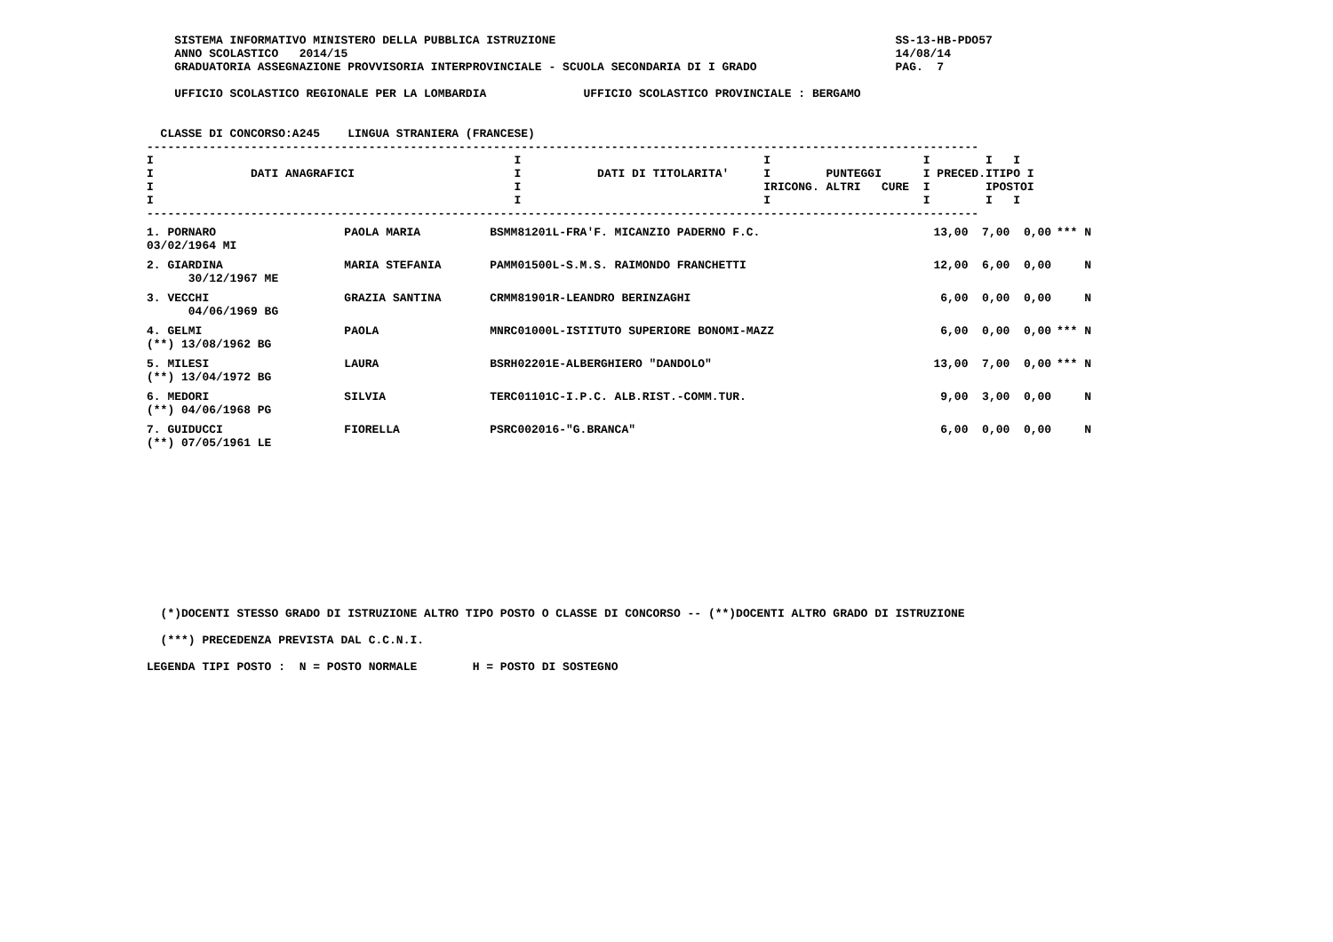SISTEMA INFORMATIVO MINISTERO DELLA PUBBLICA ISTRUZIONE                                                 SS-13-HB-PDO57
    ANNO SCOLASTICO   2014/15                                                                               14/08/14
    GRADUATORIA ASSEGNAZIONE PROVVISORIA INTERPROVINCIALE - SCUOLA SECONDARIA DI I GRADO                    PAG.  7

    UFFICIO SCOLASTICO REGIONALE PER LA LOMBARDIA              UFFICIO SCOLASTICO PROVINCIALE : BERGAMO


  CLASSE DI CONCORSO:A245    LINGUA STRANIERA (FRANCESE)
------------------------------------------------------------------------------------------------------------------------
I                                                    I                                   I                      I        I   I
I              DATI ANAGRAFICI                       I           DATI DI TITOLARITA'     I        PUNTEGGI      I PRECED.ITIPO I
I                                                    I                                   IRICONG. ALTRI   CURE  I        IPOSTOI
I                                                    I                                   I                      I        I   I
------------------------------------------------------------------------------------------------------------------------
| 1. PORNARO 03/02/1964 MI | PAOLA MARIA | BSMM81201L-FRA'F. MICANZIO PADERNO F.C. | 13,00 | 7,00 | 0,00 | *** | N |
| 2. GIARDINA 30/12/1967 ME | MARIA STEFANIA | PAMM01500L-S.M.S. RAIMONDO FRANCHETTI | 12,00 | 6,00 | 0,00 | | N |
| 3. VECCHI 04/06/1969 BG | GRAZIA SANTINA | CRMM81901R-LEANDRO BERINZAGHI | 6,00 | 0,00 | 0,00 | | N |
| 4. GELMI (**) 13/08/1962 BG | PAOLA | MNRC01000L-ISTITUTO SUPERIORE BONOMI-MAZZ | 6,00 | 0,00 | 0,00 | *** | N |
| 5. MILESI (**) 13/04/1972 BG | LAURA | BSRH02201E-ALBERGHIERO "DANDOLO" | 13,00 | 7,00 | 0,00 | *** | N |
| 6. MEDORI (**) 04/06/1968 PG | SILVIA | TERC01101C-I.P.C. ALB.RIST.-COMM.TUR. | 9,00 | 3,00 | 0,00 | | N |
| 7. GUIDUCCI (**) 07/05/1961 LE | FIORELLA | PSRC002016-"G.BRANCA" | 6,00 | 0,00 | 0,00 | | N |
  (*)DOCENTI STESSO GRADO DI ISTRUZIONE ALTRO TIPO POSTO O CLASSE DI CONCORSO -- (**)DOCENTI ALTRO GRADO DI ISTRUZIONE

  (***) PRECEDENZA PREVISTA DAL C.C.N.I.

LEGENDA TIPI POSTO :  N = POSTO NORMALE        H = POSTO DI SOSTEGNO